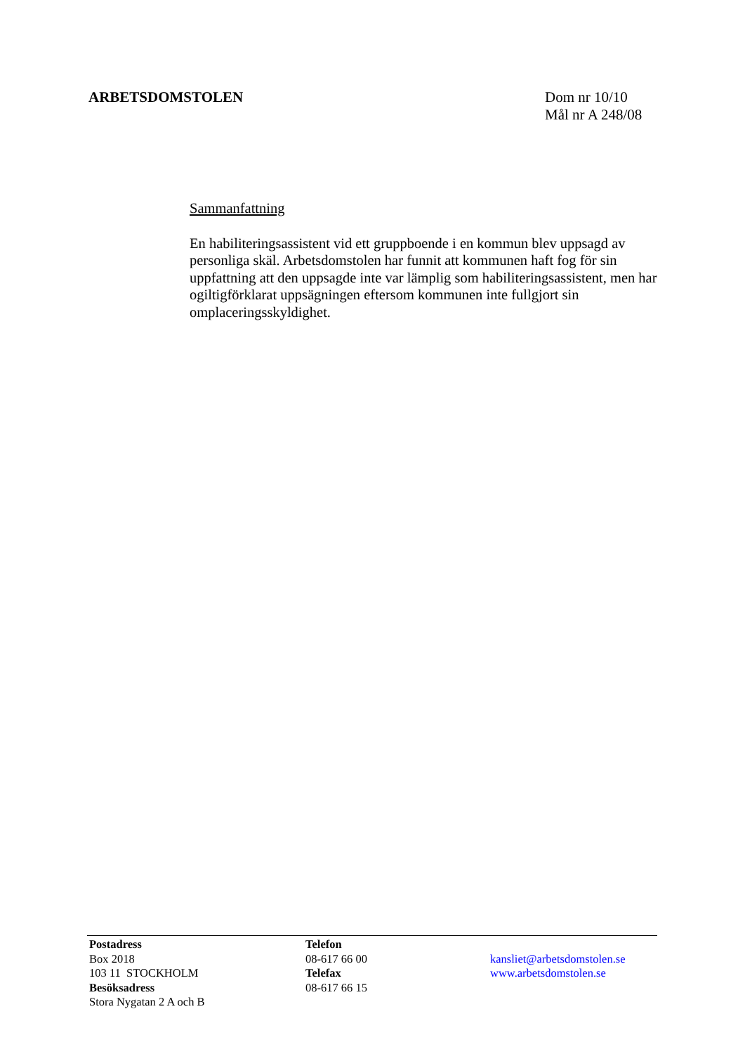ARBETSDOMSTOLEN
Dom nr 10/10
Mål nr A 248/08
Sammanfattning
En habiliteringsassistent vid ett gruppboende i en kommun blev uppsagd av personliga skäl. Arbetsdomstolen har funnit att kommunen haft fog för sin uppfattning att den uppsagde inte var lämplig som habiliteringsassistent, men har ogiltigförklarat uppsägningen eftersom kommunen inte fullgjort sin omplaceringsskyldighet.
Postadress
Box 2018
103 11 STOCKHOLM
Besöksadress
Stora Nygatan 2 A och B
Telefon
08-617 66 00
Telefax
08-617 66 15
kansliet@arbetsdomstolen.se
www.arbetsdomstolen.se